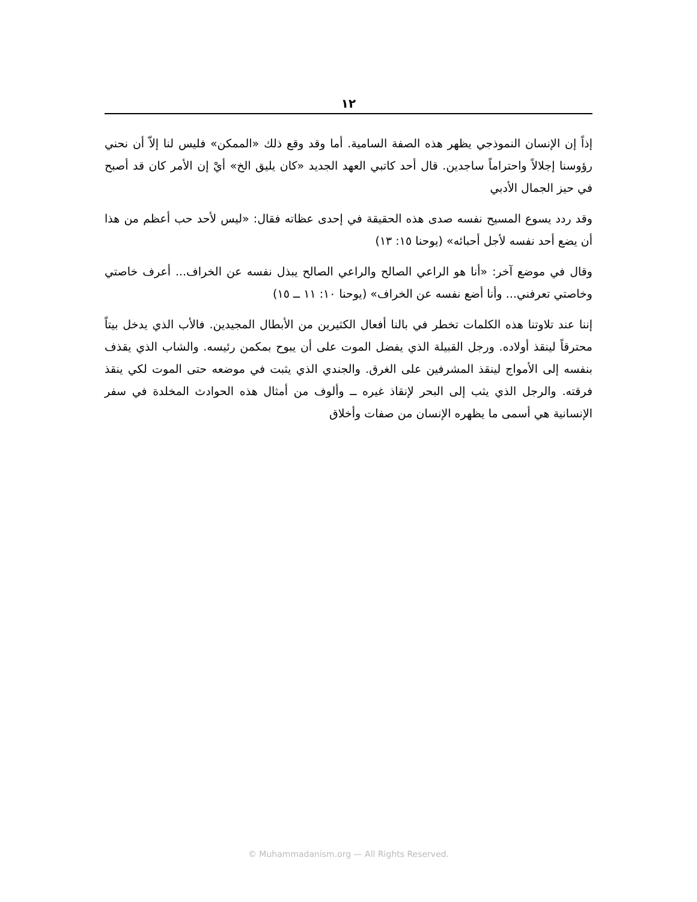١٢
إذاً إن الإنسان النموذجي يظهر هذه الصفة السامية. أما وقد وقع ذلك «الممكن» فليس لنا إلاّ أن نحني رؤوسنا إجلالاً واحتراماً ساجدين. قال أحد كاتبي العهد الجديد «كان يليق الخ» أيْ إن الأمر كان قد أصبح في حيز الجمال الأدبي
وقد ردد يسوع المسيح نفسه صدى هذه الحقيقة في إحدى عظاته فقال: «ليس لأحد حب أعظم من هذا أن يضع أحد نفسه لأجل أحبائه» (يوحنا ١٥: ١٣)
وقال في موضع آخر: «أنا هو الراعي الصالح والراعي الصالح يبذل نفسه عن الخراف... أعرف خاصتي وخاصتي تعرفني... وأنا أضع نفسه عن الخراف» (يوحنا ١٠: ١١ ــ ١٥)
إننا عند تلاوتنا هذه الكلمات تخطر في بالنا أفعال الكثيرين من الأبطال المجيدين. فالأب الذي يدخل بيتاً محترقاً لينقذ أولاده. ورجل القبيلة الذي يفضل الموت على أن يبوح بمكمن رئيسه. والشاب الذي يقذف بنفسه إلى الأمواج لينقذ المشرفين على الغرق. والجندي الذي يثبت في موضعه حتى الموت لكي ينقذ فرقته. والرجل الذي يثب إلى البحر لإنقاذ غيره ــ وألوف من أمثال هذه الحوادث المخلدة في سفر الإنسانية هي أسمى ما يظهره الإنسان من صفات وأخلاق
© Muhammadanism.org — All Rights Reserved.